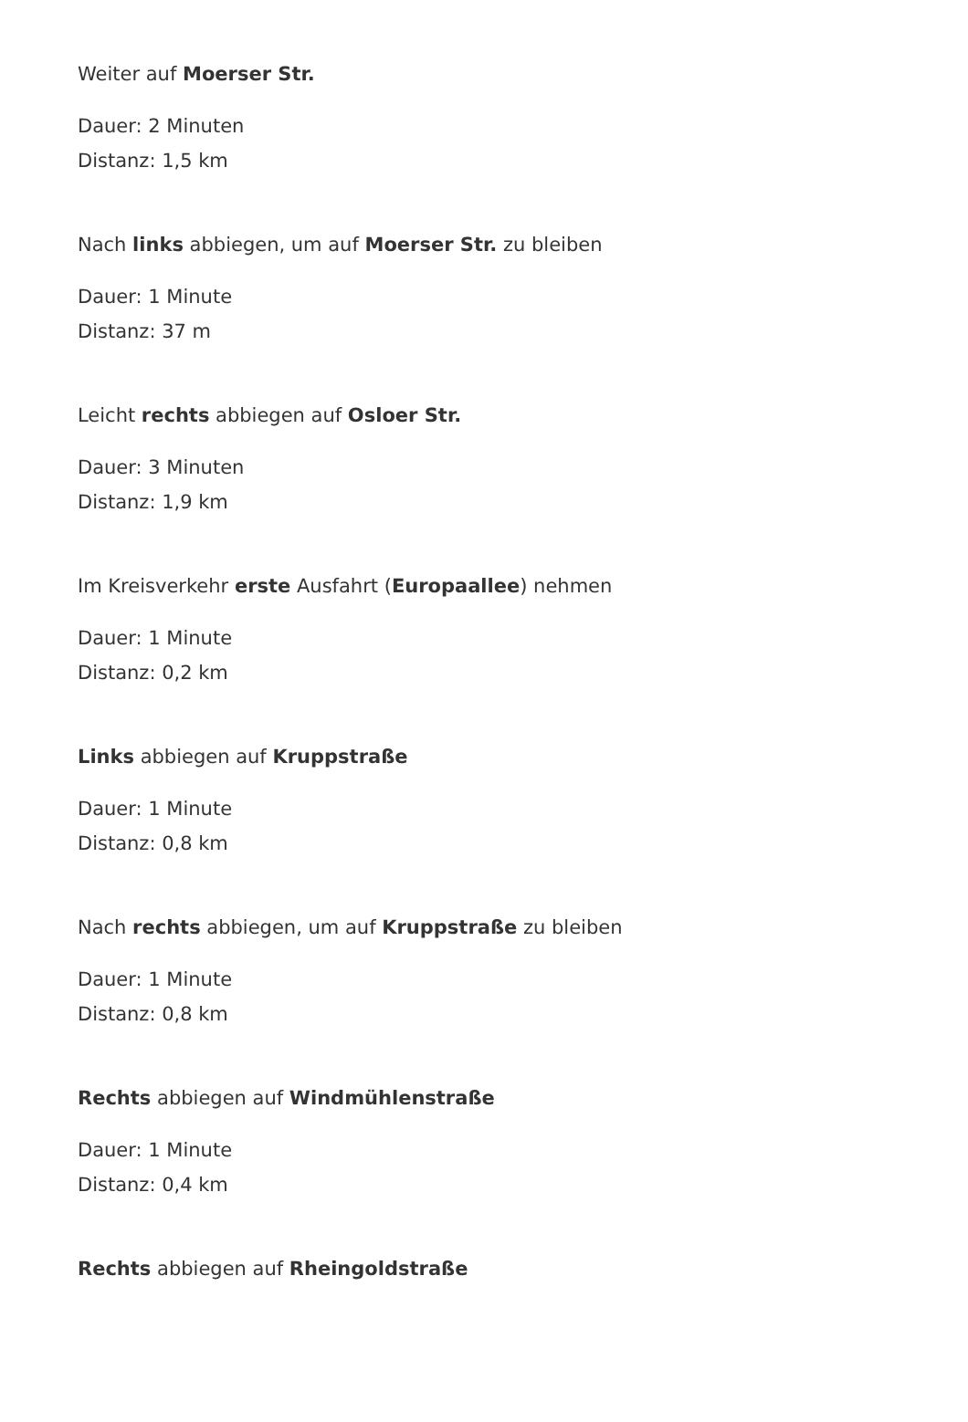Weiter auf Moerser Str.
Dauer: 2 Minuten
Distanz: 1,5 km
Nach links abbiegen, um auf Moerser Str. zu bleiben
Dauer: 1 Minute
Distanz: 37 m
Leicht rechts abbiegen auf Osloer Str.
Dauer: 3 Minuten
Distanz: 1,9 km
Im Kreisverkehr erste Ausfahrt (Europaallee) nehmen
Dauer: 1 Minute
Distanz: 0,2 km
Links abbiegen auf Kruppstraße
Dauer: 1 Minute
Distanz: 0,8 km
Nach rechts abbiegen, um auf Kruppstraße zu bleiben
Dauer: 1 Minute
Distanz: 0,8 km
Rechts abbiegen auf Windmühlenstraße
Dauer: 1 Minute
Distanz: 0,4 km
Rechts abbiegen auf Rheingoldstraße